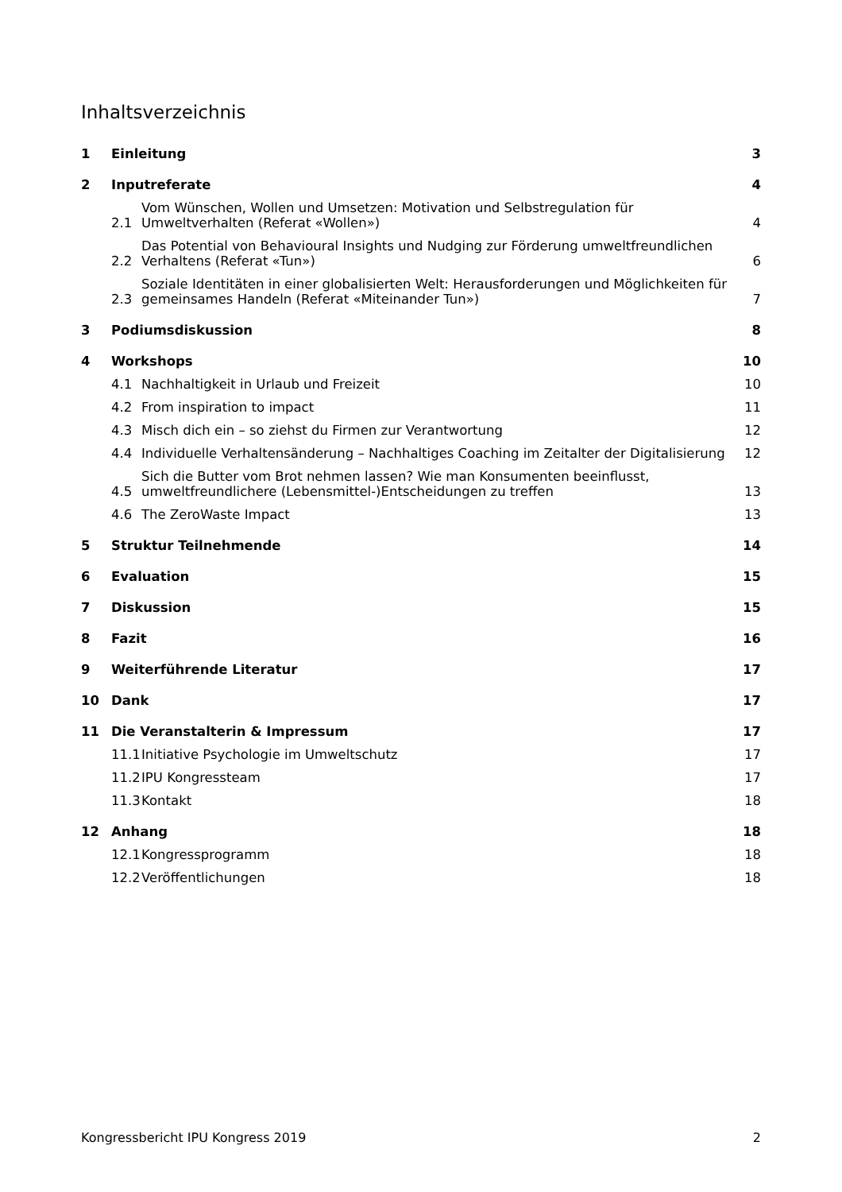Inhaltsverzeichnis
1 Einleitung 3
2 Inputreferate 4
2.1 Vom Wünschen, Wollen und Umsetzen: Motivation und Selbstregulation für Umweltverhalten (Referat «Wollen») 4
2.2 Das Potential von Behavioural Insights und Nudging zur Förderung umweltfreundlichen Verhaltens (Referat «Tun») 6
2.3 Soziale Identitäten in einer globalisierten Welt: Herausforderungen und Möglichkeiten für gemeinsames Handeln (Referat «Miteinander Tun») 7
3 Podiumsdiskussion 8
4 Workshops 10
4.1 Nachhaltigkeit in Urlaub und Freizeit 10
4.2 From inspiration to impact 11
4.3 Misch dich ein – so ziehst du Firmen zur Verantwortung 12
4.4 Individuelle Verhaltensänderung – Nachhaltiges Coaching im Zeitalter der Digitalisierung 12
4.5 Sich die Butter vom Brot nehmen lassen? Wie man Konsumenten beeinflusst, umweltfreundlichere (Lebensmittel-)Entscheidungen zu treffen 13
4.6 The ZeroWaste Impact 13
5 Struktur Teilnehmende 14
6 Evaluation 15
7 Diskussion 15
8 Fazit 16
9 Weiterführende Literatur 17
10 Dank 17
11 Die Veranstalterin & Impressum 17
11.1 Initiative Psychologie im Umweltschutz 17
11.2 IPU Kongressteam 17
11.3 Kontakt 18
12 Anhang 18
12.1 Kongressprogramm 18
12.2 Veröffentlichungen 18
Kongressbericht IPU Kongress 2019 2